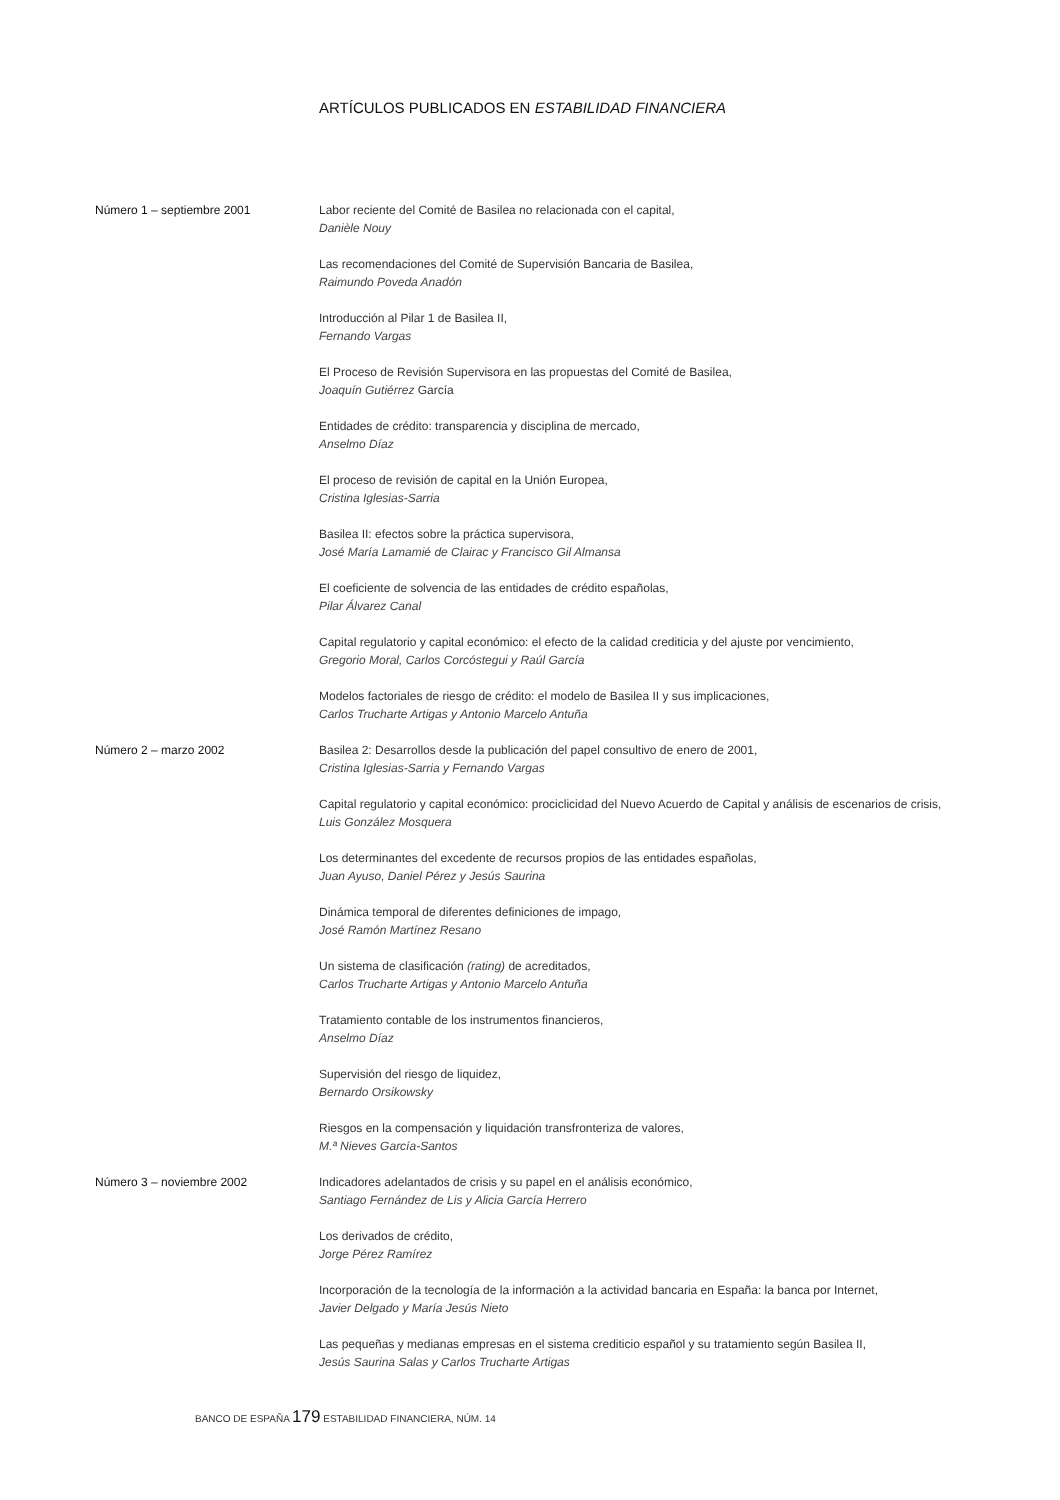ARTÍCULOS PUBLICADOS EN ESTABILIDAD FINANCIERA
Número 1 – septiembre 2001 Labor reciente del Comité de Basilea no relacionada con el capital,
Danièle Nouy
Las recomendaciones del Comité de Supervisión Bancaria de Basilea,
Raimundo Poveda Anadón
Introducción al Pilar 1 de Basilea II,
Fernando Vargas
El Proceso de Revisión Supervisora en las propuestas del Comité de Basilea,
Joaquín Gutiérrez García
Entidades de crédito: transparencia y disciplina de mercado,
Anselmo Díaz
El proceso de revisión de capital en la Unión Europea,
Cristina Iglesias-Sarria
Basilea II: efectos sobre la práctica supervisora,
José María Lamamié de Clairac y Francisco Gil Almansa
El coeficiente de solvencia de las entidades de crédito españolas,
Pilar Álvarez Canal
Capital regulatorio y capital económico: el efecto de la calidad crediticia y del ajuste por vencimiento,
Gregorio Moral, Carlos Corcóstegui y Raúl García
Modelos factoriales de riesgo de crédito: el modelo de Basilea II y sus implicaciones,
Carlos Trucharte Artigas y Antonio Marcelo Antuña
Número 2 – marzo 2002 Basilea 2: Desarrollos desde la publicación del papel consultivo de enero de 2001,
Cristina Iglesias-Sarria y Fernando Vargas
Capital regulatorio y capital económico: prociclicidad del Nuevo Acuerdo de Capital y análisis de escenarios de crisis,
Luis González Mosquera
Los determinantes del excedente de recursos propios de las entidades españolas,
Juan Ayuso, Daniel Pérez y Jesús Saurina
Dinámica temporal de diferentes definiciones de impago,
José Ramón Martínez Resano
Un sistema de clasificación (rating) de acreditados,
Carlos Trucharte Artigas y Antonio Marcelo Antuña
Tratamiento contable de los instrumentos financieros,
Anselmo Díaz
Supervisión del riesgo de liquidez,
Bernardo Orsikowsky
Riesgos en la compensación y liquidación transfronteriza de valores,
M.ª Nieves García-Santos
Número 3 – noviembre 2002 Indicadores adelantados de crisis y su papel en el análisis económico,
Santiago Fernández de Lis y Alicia García Herrero
Los derivados de crédito,
Jorge Pérez Ramírez
Incorporación de la tecnología de la información a la actividad bancaria en España: la banca por Internet,
Javier Delgado y María Jesús Nieto
Las pequeñas y medianas empresas en el sistema crediticio español y su tratamiento según Basilea II,
Jesús Saurina Salas y Carlos Trucharte Artigas
BANCO DE ESPAÑA 179 ESTABILIDAD FINANCIERA, NÚM. 14